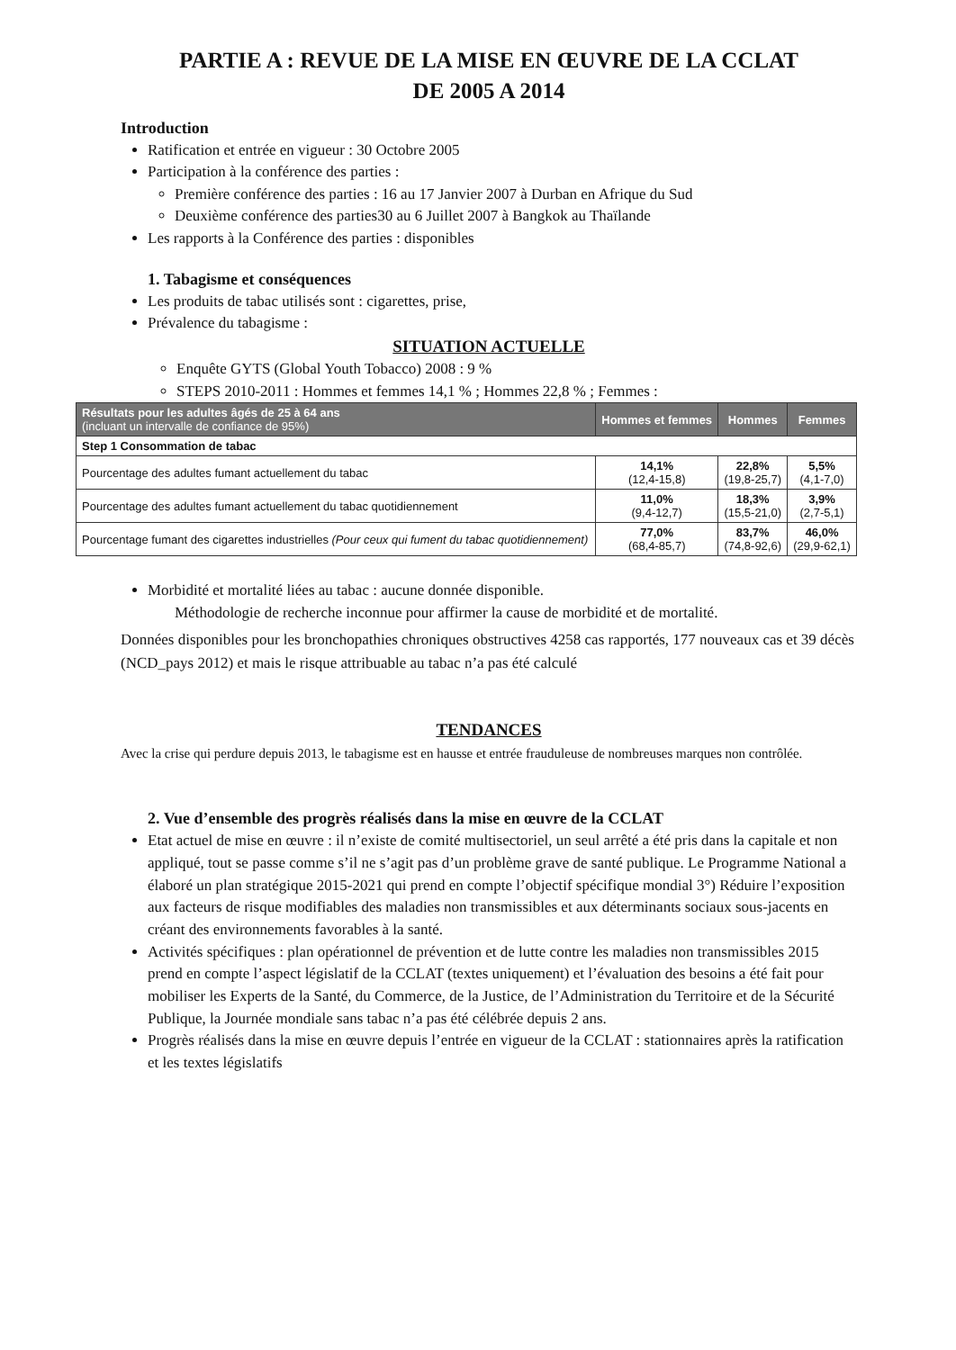PARTIE A : REVUE DE LA MISE EN ŒUVRE DE LA CCLAT
DE 2005 A 2014
Introduction
Ratification et entrée en vigueur : 30 Octobre 2005
Participation à la conférence des parties :
Première conférence des parties : 16 au 17 Janvier 2007 à Durban en Afrique du Sud
Deuxième conférence des parties30 au 6 Juillet 2007 à Bangkok au Thaïlande
Les rapports à la Conférence des parties : disponibles
1. Tabagisme et conséquences
Les produits de tabac utilisés sont : cigarettes, prise,
Prévalence du tabagisme :
SITUATION ACTUELLE
Enquête GYTS (Global Youth Tobacco) 2008 : 9 %
STEPS 2010-2011 : Hommes et femmes 14,1 % ; Hommes 22,8 % ; Femmes :
| Résultats pour les adultes âgés de 25 à 64 ans (incluant un intervalle de confiance de 95%) | Hommes et femmes | Hommes | Femmes |
| --- | --- | --- | --- |
| Step 1 Consommation de tabac | | | |
| Pourcentage des adultes fumant actuellement du tabac | 14,1% (12,4-15,8) | 22,8% (19,8-25,7) | 5,5% (4,1-7,0) |
| Pourcentage des adultes fumant actuellement du tabac quotidiennement | 11,0% (9,4-12,7) | 18,3% (15,5-21,0) | 3,9% (2,7-5,1) |
| Pourcentage fumant des cigarettes industrielles (Pour ceux qui fument du tabac quotidiennement) | 77,0% (68,4-85,7) | 83,7% (74,8-92,6) | 46,0% (29,9-62,1) |
Morbidité et mortalité liées au tabac : aucune donnée disponible.
Méthodologie de recherche inconnue pour affirmer la cause de morbidité et de mortalité.
Données disponibles pour les bronchopathies chroniques obstructives 4258 cas rapportés, 177 nouveaux cas et 39 décès (NCD_pays 2012) et mais le risque attribuable au tabac n’a pas été calculé
TENDANCES
Avec la crise qui perdure depuis 2013, le tabagisme est en hausse et entrée frauduleuse de nombreuses marques non contrôlée.
2. Vue d’ensemble des progrès réalisés dans la mise en œuvre de la CCLAT
Etat actuel de mise en œuvre : il n’existe de comité multisectoriel, un seul arrêté a été pris dans la capitale et non appliqué, tout se passe comme s’il ne s’agit pas d’un problème grave de santé publique. Le Programme National a élaboré un plan stratégique 2015-2021 qui prend en compte l’objectif spécifique mondial 3°) Réduire l’exposition aux facteurs de risque modifiables des maladies non transmissibles et aux déterminants sociaux sous-jacents en créant des environnements favorables à la santé.
Activités spécifiques : plan opérationnel de prévention et de lutte contre les maladies non transmissibles 2015 prend en compte l’aspect législatif de la CCLAT (textes uniquement) et l’évaluation des besoins a été fait pour mobiliser les Experts de la Santé, du Commerce, de la Justice, de l’Administration du Territoire et de la Sécurité Publique, la Journée mondiale sans tabac n’a pas été célébrée depuis 2 ans.
Progrès réalisés dans la mise en œuvre depuis l’entrée en vigueur de la CCLAT : stationnaires après la ratification et les textes législatifs